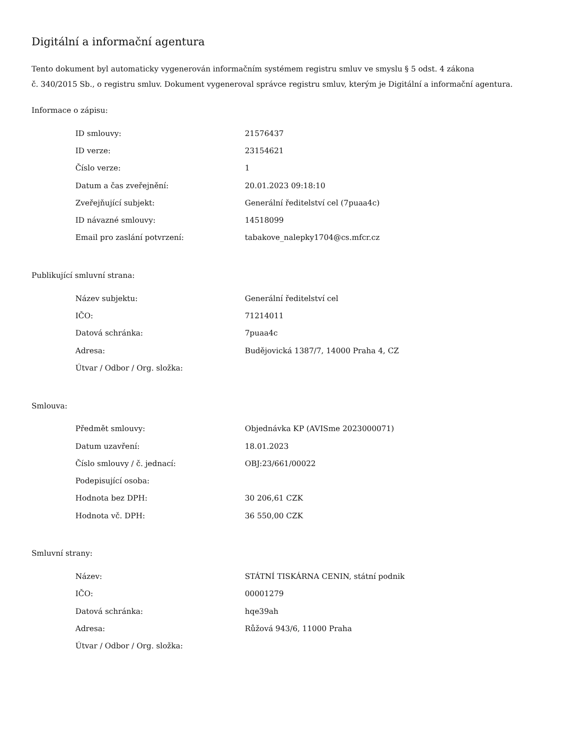Digitální a informační agentura
Tento dokument byl automaticky vygenerován informačním systémem registru smluv ve smyslu § 5 odst. 4 zákona
č. 340/2015 Sb., o registru smluv. Dokument vygeneroval správce registru smluv, kterým je Digitální a informační agentura.
Informace o zápisu:
| ID smlouvy: | 21576437 |
| ID verze: | 23154621 |
| Číslo verze: | 1 |
| Datum a čas zveřejnění: | 20.01.2023 09:18:10 |
| Zveřejňující subjekt: | Generální ředitelství cel (7puaa4c) |
| ID návazné smlouvy: | 14518099 |
| Email pro zaslání potvrzení: | tabakove_nalepky1704@cs.mfcr.cz |
Publikující smluvní strana:
| Název subjektu: | Generální ředitelství cel |
| IČO: | 71214011 |
| Datová schránka: | 7puaa4c |
| Adresa: | Budějovická 1387/7, 14000 Praha 4, CZ |
| Útvar / Odbor / Org. složka: | |
Smlouva:
| Předmět smlouvy: | Objednávka KP (AVISme 2023000071) |
| Datum uzavření: | 18.01.2023 |
| Číslo smlouvy / č. jednací: | OBJ:23/661/00022 |
| Podepisující osoba: | |
| Hodnota bez DPH: | 30 206,61 CZK |
| Hodnota vč. DPH: | 36 550,00 CZK |
Smluvní strany:
| Název: | STÁTNÍ TISKÁRNA CENIN, státní podnik |
| IČO: | 00001279 |
| Datová schránka: | hqe39ah |
| Adresa: | Růžová 943/6, 11000 Praha |
| Útvar / Odbor / Org. složka: | |